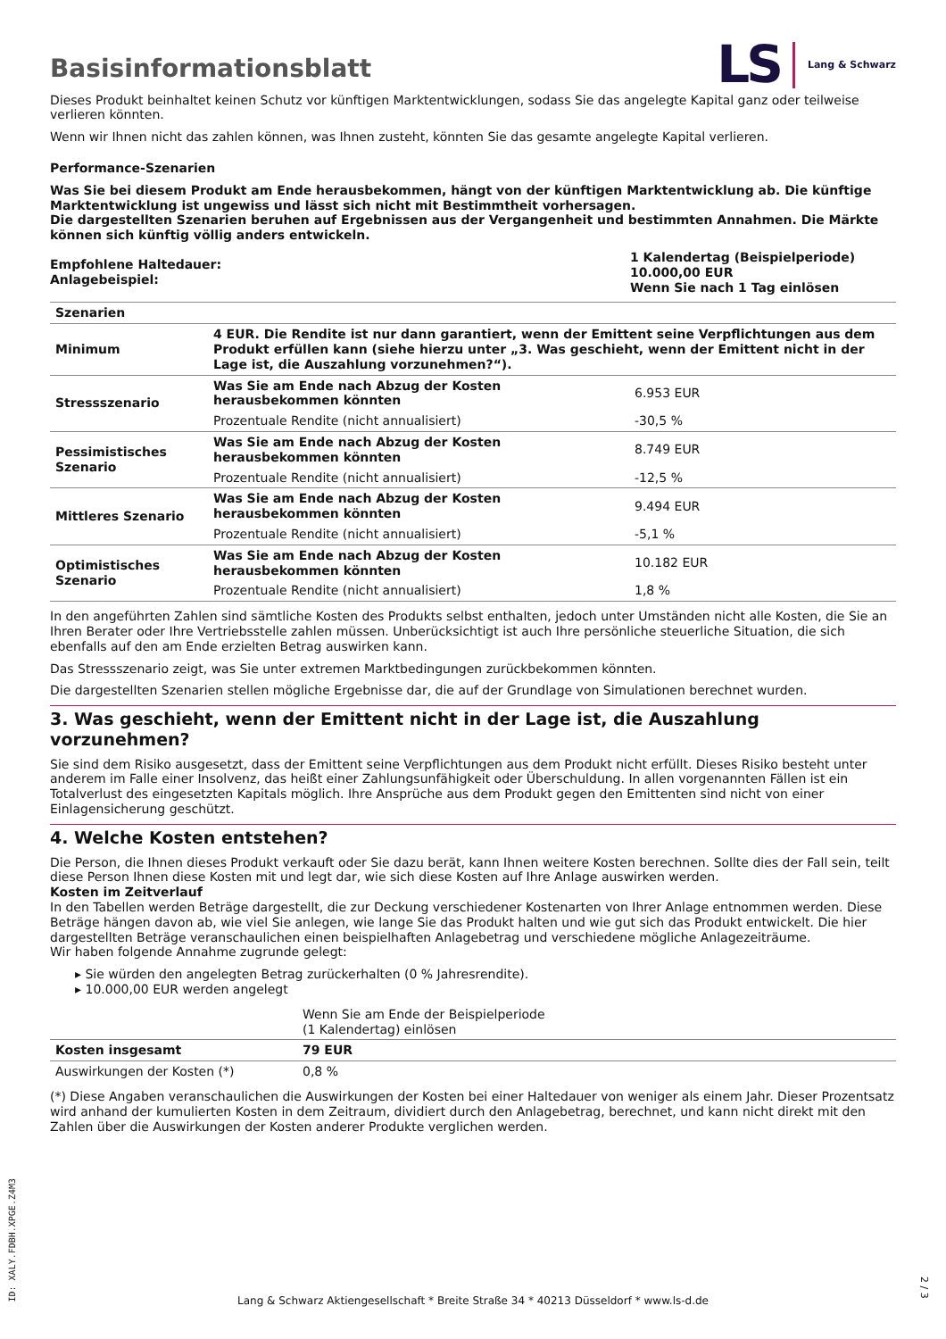LS Lang & Schwarz
Basisinformationsblatt
Dieses Produkt beinhaltet keinen Schutz vor künftigen Marktentwicklungen, sodass Sie das angelegte Kapital ganz oder teilweise verlieren könnten.
Wenn wir Ihnen nicht das zahlen können, was Ihnen zusteht, könnten Sie das gesamte angelegte Kapital verlieren.
Performance-Szenarien
Was Sie bei diesem Produkt am Ende herausbekommen, hängt von der künftigen Marktentwicklung ab. Die künftige Marktentwicklung ist ungewiss und lässt sich nicht mit Bestimmtheit vorhersagen.
Die dargestellten Szenarien beruhen auf Ergebnissen aus der Vergangenheit und bestimmten Annahmen. Die Märkte können sich künftig völlig anders entwickeln.
| Empfohlene Haltedauer: Anlagebeispiel: | 1 Kalendertag (Beispielperiode) 10.000,00 EUR Wenn Sie nach 1 Tag einlösen |
| Szenarien | | |
| --- | --- | --- |
| Minimum | 4 EUR. Die Rendite ist nur dann garantiert, wenn der Emittent seine Verpflichtungen aus dem Produkt erfüllen kann (siehe hierzu unter „3. Was geschieht, wenn der Emittent nicht in der Lage ist, die Auszahlung vorzunehmen?“). | |
| Stressszenario | Was Sie am Ende nach Abzug der Kosten herausbekommen könnten | 6.953 EUR |
| | Prozentuale Rendite (nicht annualisiert) | -30,5 % |
| Pessimistisches Szenario | Was Sie am Ende nach Abzug der Kosten herausbekommen könnten | 8.749 EUR |
| | Prozentuale Rendite (nicht annualisiert) | -12,5 % |
| Mittleres Szenario | Was Sie am Ende nach Abzug der Kosten herausbekommen könnten | 9.494 EUR |
| | Prozentuale Rendite (nicht annualisiert) | -5,1 % |
| Optimistisches Szenario | Was Sie am Ende nach Abzug der Kosten herausbekommen könnten | 10.182 EUR |
| | Prozentuale Rendite (nicht annualisiert) | 1,8 % |
In den angeführten Zahlen sind sämtliche Kosten des Produkts selbst enthalten, jedoch unter Umständen nicht alle Kosten, die Sie an Ihren Berater oder Ihre Vertriebsstelle zahlen müssen. Unberücksichtigt ist auch Ihre persönliche steuerliche Situation, die sich ebenfalls auf den am Ende erzielten Betrag auswirken kann.
Das Stressszenario zeigt, was Sie unter extremen Marktbedingungen zurückbekommen könnten.
Die dargestellten Szenarien stellen mögliche Ergebnisse dar, die auf der Grundlage von Simulationen berechnet wurden.
3. Was geschieht, wenn der Emittent nicht in der Lage ist, die Auszahlung vorzunehmen?
Sie sind dem Risiko ausgesetzt, dass der Emittent seine Verpflichtungen aus dem Produkt nicht erfüllt. Dieses Risiko besteht unter anderem im Falle einer Insolvenz, das heißt einer Zahlungsunfähigkeit oder Überschuldung. In allen vorgenannten Fällen ist ein Totalverlust des eingesetzten Kapitals möglich. Ihre Ansprüche aus dem Produkt gegen den Emittenten sind nicht von einer Einlagensicherung geschützt.
4. Welche Kosten entstehen?
Die Person, die Ihnen dieses Produkt verkauft oder Sie dazu berät, kann Ihnen weitere Kosten berechnen. Sollte dies der Fall sein, teilt diese Person Ihnen diese Kosten mit und legt dar, wie sich diese Kosten auf Ihre Anlage auswirken werden.
Kosten im Zeitverlauf
In den Tabellen werden Beträge dargestellt, die zur Deckung verschiedener Kostenarten von Ihrer Anlage entnommen werden. Diese Beträge hängen davon ab, wie viel Sie anlegen, wie lange Sie das Produkt halten und wie gut sich das Produkt entwickelt. Die hier dargestellten Beträge veranschaulichen einen beispielhaften Anlagebetrag und verschiedene mögliche Anlagezeiträume.
Wir haben folgende Annahme zugrunde gelegt:
▸ Sie würden den angelegten Betrag zurückerhalten (0 % Jahresrendite).
▸ 10.000,00 EUR werden angelegt
| | Wenn Sie am Ende der Beispielperiode (1 Kalendertag) einlösen |
| Kosten insgesamt | 79 EUR |
| Auswirkungen der Kosten (*) | 0,8 % |
(*) Diese Angaben veranschaulichen die Auswirkungen der Kosten bei einer Haltedauer von weniger als einem Jahr. Dieser Prozentsatz wird anhand der kumulierten Kosten in dem Zeitraum, dividiert durch den Anlagebetrag, berechnet, und kann nicht direkt mit den Zahlen über die Auswirkungen der Kosten anderer Produkte verglichen werden.
ID: XALY.FDBH.XPGE.Z4M3
Lang & Schwarz Aktiengesellschaft * Breite Straße 34 * 40213 Düsseldorf * www.ls-d.de
2 / 3